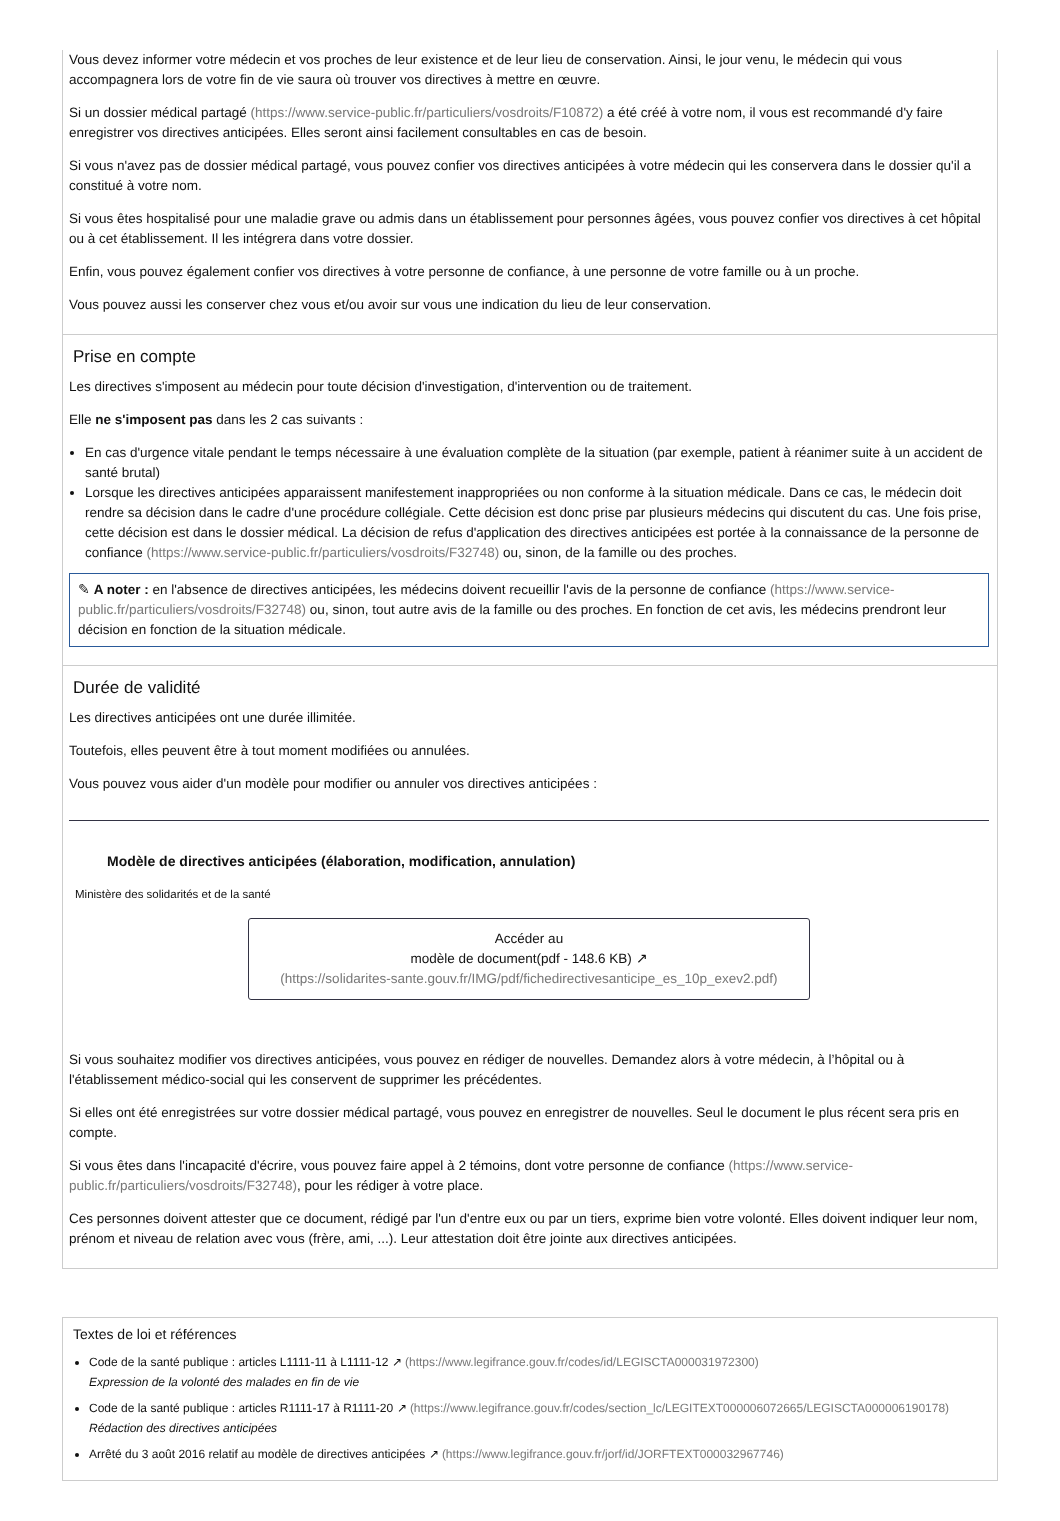Vous devez informer votre médecin et vos proches de leur existence et de leur lieu de conservation. Ainsi, le jour venu, le médecin qui vous accompagnera lors de votre fin de vie saura où trouver vos directives à mettre en œuvre.
Si un dossier médical partagé (https://www.service-public.fr/particuliers/vosdroits/F10872) a été créé à votre nom, il vous est recommandé d'y faire enregistrer vos directives anticipées. Elles seront ainsi facilement consultables en cas de besoin.
Si vous n'avez pas de dossier médical partagé, vous pouvez confier vos directives anticipées à votre médecin qui les conservera dans le dossier qu'il a constitué à votre nom.
Si vous êtes hospitalisé pour une maladie grave ou admis dans un établissement pour personnes âgées, vous pouvez confier vos directives à cet hôpital ou à cet établissement. Il les intégrera dans votre dossier.
Enfin, vous pouvez également confier vos directives à votre personne de confiance, à une personne de votre famille ou à un proche.
Vous pouvez aussi les conserver chez vous et/ou avoir sur vous une indication du lieu de leur conservation.
Prise en compte
Les directives s'imposent au médecin pour toute décision d'investigation, d'intervention ou de traitement.
Elle ne s'imposent pas dans les 2 cas suivants :
En cas d'urgence vitale pendant le temps nécessaire à une évaluation complète de la situation (par exemple, patient à réanimer suite à un accident de santé brutal)
Lorsque les directives anticipées apparaissent manifestement inappropriées ou non conforme à la situation médicale. Dans ce cas, le médecin doit rendre sa décision dans le cadre d'une procédure collégiale. Cette décision est donc prise par plusieurs médecins qui discutent du cas. Une fois prise, cette décision est dans le dossier médical. La décision de refus d'application des directives anticipées est portée à la connaissance de la personne de confiance (https://www.service-public.fr/particuliers/vosdroits/F32748) ou, sinon, de la famille ou des proches.
✎ A noter : en l'absence de directives anticipées, les médecins doivent recueillir l'avis de la personne de confiance (https://www.service-public.fr/particuliers/vosdroits/F32748) ou, sinon, tout autre avis de la famille ou des proches. En fonction de cet avis, les médecins prendront leur décision en fonction de la situation médicale.
Durée de validité
Les directives anticipées ont une durée illimitée.
Toutefois, elles peuvent être à tout moment modifiées ou annulées.
Vous pouvez vous aider d'un modèle pour modifier ou annuler vos directives anticipées :
Modèle de directives anticipées (élaboration, modification, annulation)
Ministère des solidarités et de la santé
Accéder au
modèle de document(pdf - 148.6 KB) ↗
(https://solidarites-sante.gouv.fr/IMG/pdf/fichedirectivesanticipe_es_10p_exev2.pdf)
Si vous souhaitez modifier vos directives anticipées, vous pouvez en rédiger de nouvelles. Demandez alors à votre médecin, à l’hôpital ou à l'établissement médico-social qui les conservent de supprimer les précédentes.
Si elles ont été enregistrées sur votre dossier médical partagé, vous pouvez en enregistrer de nouvelles. Seul le document le plus récent sera pris en compte.
Si vous êtes dans l'incapacité d'écrire, vous pouvez faire appel à 2 témoins, dont votre personne de confiance (https://www.service-public.fr/particuliers/vosdroits/F32748), pour les rédiger à votre place.
Ces personnes doivent attester que ce document, rédigé par l'un d'entre eux ou par un tiers, exprime bien votre volonté. Elles doivent indiquer leur nom, prénom et niveau de relation avec vous (frère, ami, ...). Leur attestation doit être jointe aux directives anticipées.
Textes de loi et références
Code de la santé publique : articles L1111-11 à L1111-12 ↗ (https://www.legifrance.gouv.fr/codes/id/LEGISCTA000031972300)
Expression de la volonté des malades en fin de vie
Code de la santé publique : articles R1111-17 à R1111-20 ↗ (https://www.legifrance.gouv.fr/codes/section_lc/LEGITEXT000006072665/LEGISCTA000006190178)
Rédaction des directives anticipées
Arrêté du 3 août 2016 relatif au modèle de directives anticipées ↗ (https://www.legifrance.gouv.fr/jorf/id/JORFTEXT000032967746)